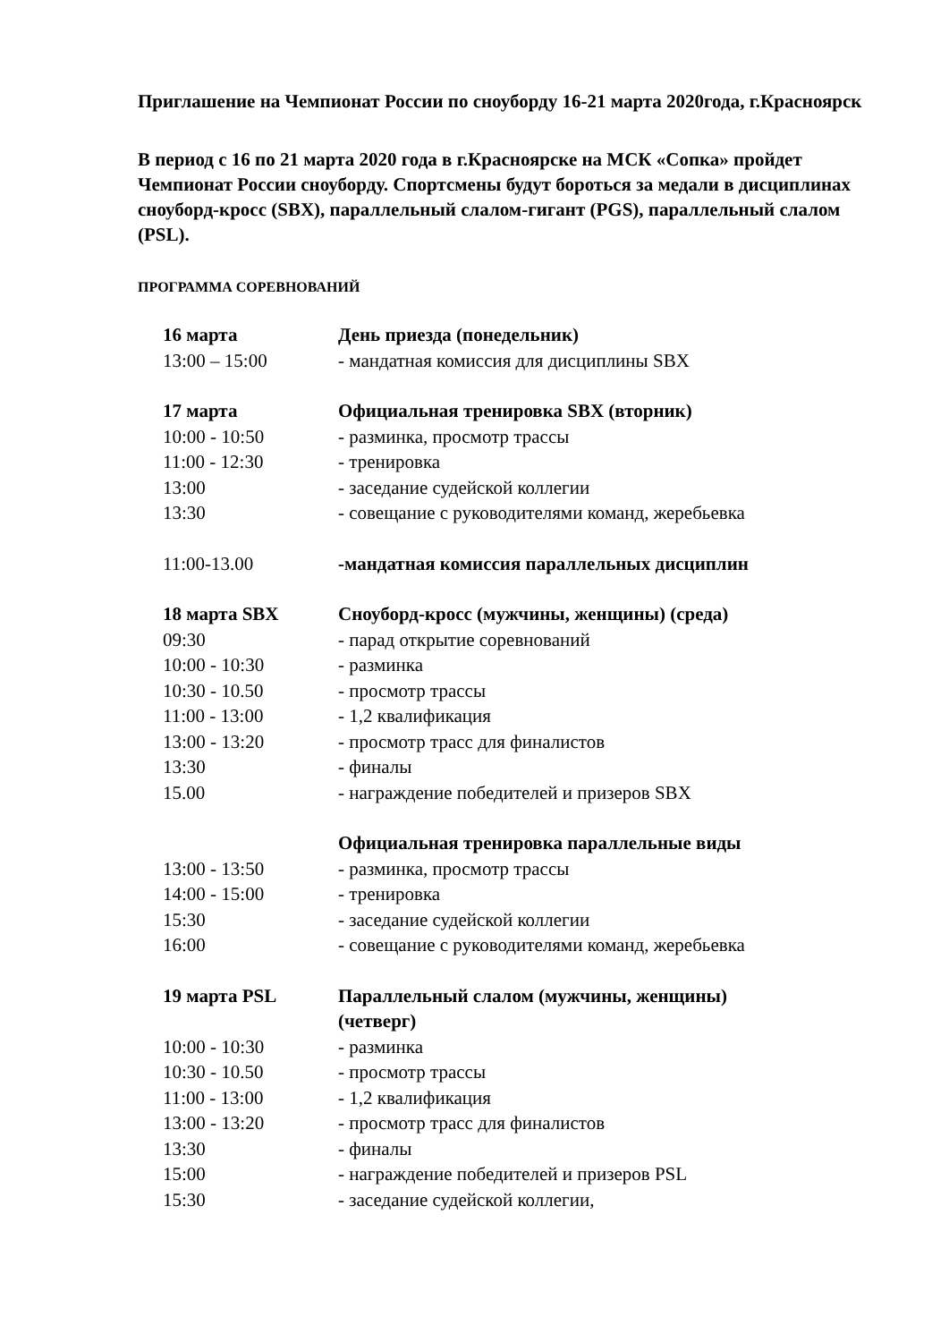Приглашение на Чемпионат России по сноуборду 16-21 марта 2020года, г.Красноярск
В период с 16 по 21 марта 2020 года в г.Красноярске на МСК «Сопка» пройдет Чемпионат России сноуборду. Спортсмены будут бороться за медали в дисциплинах сноуборд-кросс (SBX), параллельный слалом-гигант (PGS), параллельный слалом (PSL).
ПРОГРАММА СОРЕВНОВАНИЙ
| 16 марта | День приезда (понедельник) |
| 13:00 – 15:00 | - мандатная комиссия для дисциплины SBX |
| 17 марта | Официальная тренировка SBX (вторник) |
| 10:00 - 10:50 | - разминка, просмотр трассы |
| 11:00 - 12:30 | - тренировка |
| 13:00 | - заседание судейской коллегии |
| 13:30 | - совещание с руководителями команд, жеребьевка |
| 11:00-13.00 | -мандатная комиссия параллельных дисциплин |
| 18 марта SBX | Сноуборд-кросс (мужчины, женщины) (среда) |
| 09:30 | - парад открытие соревнований |
| 10:00 - 10:30 | - разминка |
| 10:30 - 10.50 | - просмотр трассы |
| 11:00 - 13:00 | - 1,2 квалификация |
| 13:00 - 13:20 | - просмотр трасс для финалистов |
| 13:30 | - финалы |
| 15.00 | - награждение победителей и призеров SBX |
| | Официальная тренировка параллельные виды |
| 13:00 - 13:50 | - разминка, просмотр трассы |
| 14:00 - 15:00 | - тренировка |
| 15:30 | - заседание судейской коллегии |
| 16:00 | - совещание с руководителями команд, жеребьевка |
| 19 марта PSL | Параллельный слалом (мужчины, женщины) (четверг) |
| 10:00 - 10:30 | - разминка |
| 10:30 - 10.50 | - просмотр трассы |
| 11:00 - 13:00 | - 1,2 квалификация |
| 13:00 - 13:20 | - просмотр трасс для финалистов |
| 13:30 | - финалы |
| 15:00 | - награждение победителей и призеров PSL |
| 15:30 | - заседание судейской коллегии, |